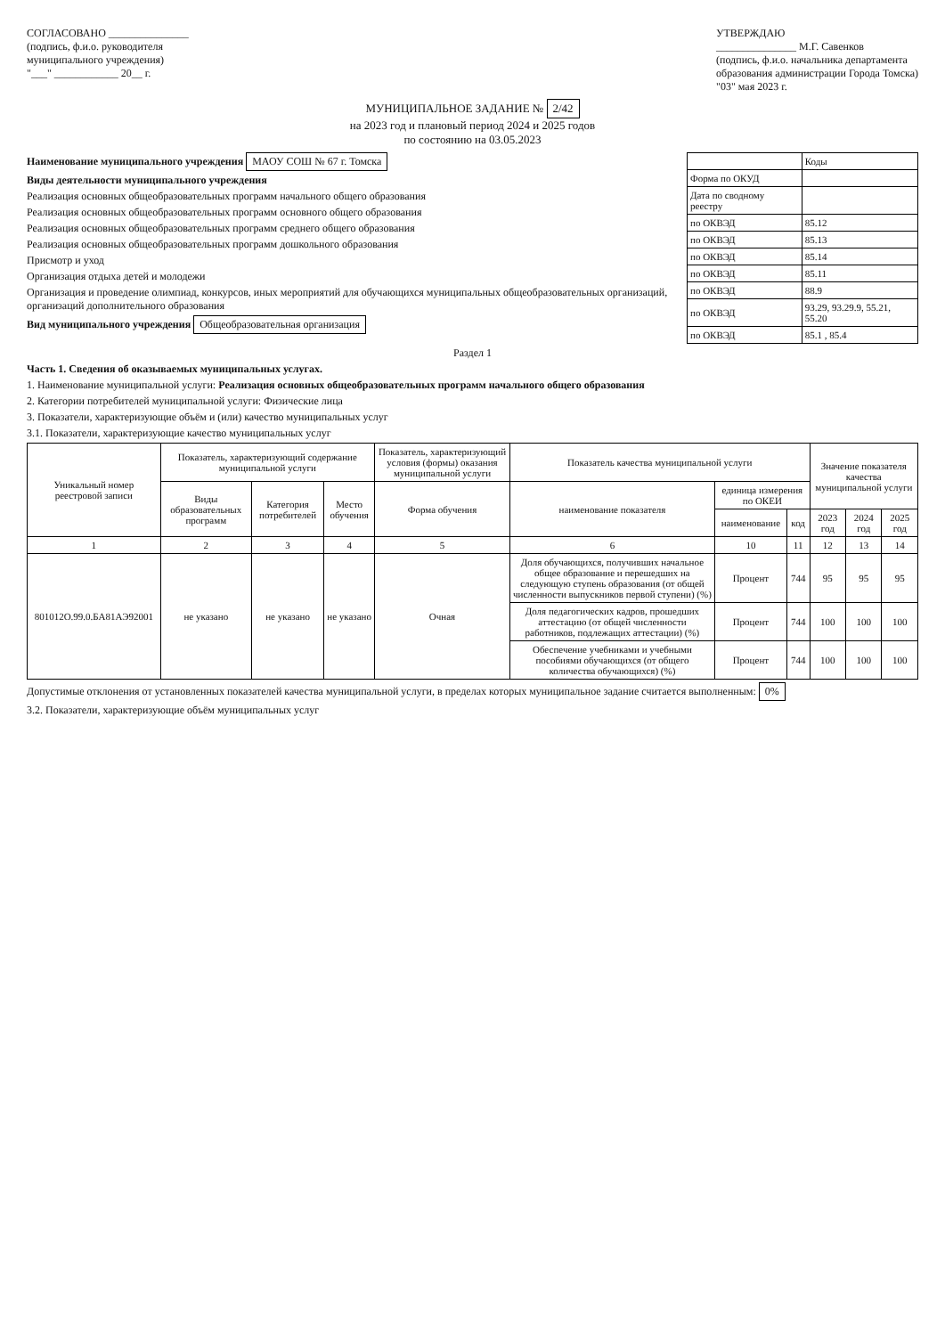СОГЛАСОВАНО _______________
(подпись, ф.и.о. руководителя
муниципального учреждения)
"___" ____________ 20__ г.
УТВЕРЖДАЮ
_______________ М.Г. Савенков
(подпись, ф.и.о. начальника департамента
образования администрации Города Томска)
"03" мая 2023 г.
МУНИЦИПАЛЬНОЕ ЗАДАНИЕ № 2/42
на 2023 год и плановый период 2024 и 2025 годов
по состоянию на 03.05.2023
| | Коды |
| Форма по ОКУД | |
| Дата по сводному реестру | |
| по ОКВЭД | 85.12 |
| по ОКВЭД | 85.13 |
| по ОКВЭД | 85.14 |
| по ОКВЭД | 85.11 |
| по ОКВЭД | 88.9 |
| по ОКВЭД | 93.29, 93.29.9, 55.21, 55.20 |
| по ОКВЭД | 85.1 , 85.4 |
Наименование муниципального учреждения МАОУ СОШ № 67 г. Томска
Виды деятельности муниципального учреждения
Реализация основных общеобразовательных программ начального общего образования
Реализация основных общеобразовательных программ основного общего образования
Реализация основных общеобразовательных программ среднего общего образования
Реализация основных общеобразовательных программ дошкольного образования
Присмотр и уход
Организация отдыха детей и молодежи
Организация и проведение олимпиад, конкурсов, иных мероприятий для обучающихся муниципальных общеобразовательных организаций, организаций дополнительного образования
Вид муниципального учреждения Общеобразовательная организация
Раздел 1
Часть 1. Сведения об оказываемых муниципальных услугах.
1. Наименование муниципальной услуги: Реализация основных общеобразовательных программ начального общего образования
2. Категории потребителей муниципальной услуги: Физические лица
3. Показатели, характеризующие объём и (или) качество муниципальных услуг
3.1. Показатели, характеризующие качество муниципальных услуг
| Уникальный номер реестровой записи | Показатель, характеризующий содержание муниципальной услуги | | | Показатель, характеризующий условия (формы) оказания муниципальной услуги | Показатель качества муниципальной услуги | | | Значение показателя качества муниципальной услуги | | |
| --- | --- | --- | --- | --- | --- | --- | --- | --- | --- | --- |
| | Виды образовательных программ | Категория потребителей | Место обучения | Форма обучения | наименование показателя | единица измерения по ОКЕИ | | | | |
| | | | | | | наименование | код | 2023 год | 2024 год | 2025 год |
| 1 | 2 | 3 | 4 | 5 | 6 | 10 | 11 | 12 | 13 | 14 |
| 801012О.99.0.БА81АЭ92001 | не указано | не указано | не указано | Очная | Доля обучающихся, получивших начальное общее образование и перешедших на следующую ступень образования (от общей численности выпускников первой ступени) (%) | Процент | 744 | 95 | 95 | 95 |
| | | | | | Доля педагогических кадров, прошедших аттестацию (от общей численности работников, подлежащих аттестации) (%) | Процент | 744 | 100 | 100 | 100 |
| | | | | | Обеспечение учебниками и учебными пособиями обучающихся (от общего количества обучающихся) (%) | Процент | 744 | 100 | 100 | 100 |
Допустимые отклонения от установленных показателей качества муниципальной услуги, в пределах которых муниципальное задание считается выполненным: 0%
3.2. Показатели, характеризующие объём муниципальных услуг